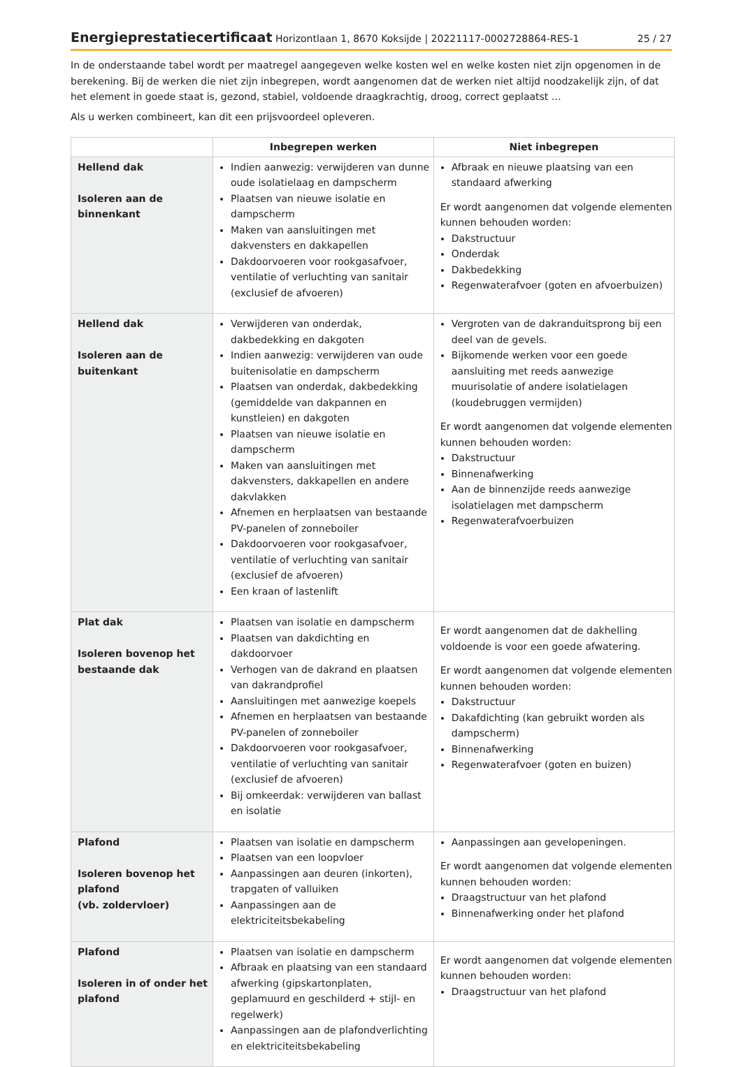Energieprestatiecertificaat Horizontlaan 1, 8670 Koksijde | 20221117-0002728864-RES-1 25 / 27
In de onderstaande tabel wordt per maatregel aangegeven welke kosten wel en welke kosten niet zijn opgenomen in de berekening. Bij de werken die niet zijn inbegrepen, wordt aangenomen dat de werken niet altijd noodzakelijk zijn, of dat het element in goede staat is, gezond, stabiel, voldoende draagkrachtig, droog, correct geplaatst …
Als u werken combineert, kan dit een prijsvoordeel opleveren.
| | Inbegrepen werken | Niet inbegrepen |
| --- | --- | --- |
| Hellend dak Isoleren aan de binnenkant | Indien aanwezig: verwijderen van dunne oude isolatielaag en dampscherm Plaatsen van nieuwe isolatie en dampscherm Maken van aansluitingen met dakvensters en dakkapellen Dakdoorvoeren voor rookgasafvoer, ventilatie of verluchting van sanitair (exclusief de afvoeren) | Afbraak en nieuwe plaatsing van een standaard afwerking Er wordt aangenomen dat volgende elementen kunnen behouden worden: Dakstructuur Onderdak Dakbedekking Regenwaterafvoer (goten en afvoerbuizen) |
| Hellend dak Isoleren aan de buitenkant | Verwijderen van onderdak, dakbedekking en dakgoten Indien aanwezig: verwijderen van oude buitenisolatie en dampscherm Plaatsen van onderdak, dakbedekking (gemiddelde van dakpannen en kunstleien) en dakgoten Plaatsen van nieuwe isolatie en dampscherm Maken van aansluitingen met dakvensters, dakkapellen en andere dakvlakken Afnemen en herplaatsen van bestaande PV-panelen of zonneboiler Dakdoorvoeren voor rookgasafvoer, ventilatie of verluchting van sanitair (exclusief de afvoeren) Een kraan of lastenlift | Vergroten van de dakranduitsprong bij een deel van de gevels. Bijkomende werken voor een goede aansluiting met reeds aanwezige muurisolatie of andere isolatielagen (koudebruggen vermijden) Er wordt aangenomen dat volgende elementen kunnen behouden worden: Dakstructuur Binnenafwerking Aan de binnenzijde reeds aanwezige isolatielagen met dampscherm Regenwaterafvoerbuizen |
| Plat dak Isoleren bovenop het bestaande dak | Plaatsen van isolatie en dampscherm Plaatsen van dakdichting en dakdoorvoer Verhogen van de dakrand en plaatsen van dakrandprofiel Aansluitingen met aanwezige koepels Afnemen en herplaatsen van bestaande PV-panelen of zonneboiler Dakdoorvoeren voor rookgasafvoer, ventilatie of verluchting van sanitair (exclusief de afvoeren) Bij omkeerdak: verwijderen van ballast en isolatie | Er wordt aangenomen dat de dakhelling voldoende is voor een goede afwatering. Er wordt aangenomen dat volgende elementen kunnen behouden worden: Dakstructuur Dakafdichting (kan gebruikt worden als dampscherm) Binnenafwerking Regenwaterafvoer (goten en buizen) |
| Plafond Isoleren bovenop het plafond (vb. zoldervloer) | Plaatsen van isolatie en dampscherm Plaatsen van een loopvloer Aanpassingen aan deuren (inkorten), trapgaten of valluiken Aanpassingen aan de elektriciteitsbekabeling | Aanpassingen aan gevelopeningen. Er wordt aangenomen dat volgende elementen kunnen behouden worden: Draagstructuur van het plafond Binnenafwerking onder het plafond |
| Plafond Isoleren in of onder het plafond | Plaatsen van isolatie en dampscherm Afbraak en plaatsing van een standaard afwerking (gipskartonplaten, geplamuurd en geschilderd + stijl- en regelwerk) Aanpassingen aan de plafondverlichting en elektriciteitsbekabeling | Er wordt aangenomen dat volgende elementen kunnen behouden worden: Draagstructuur van het plafond |